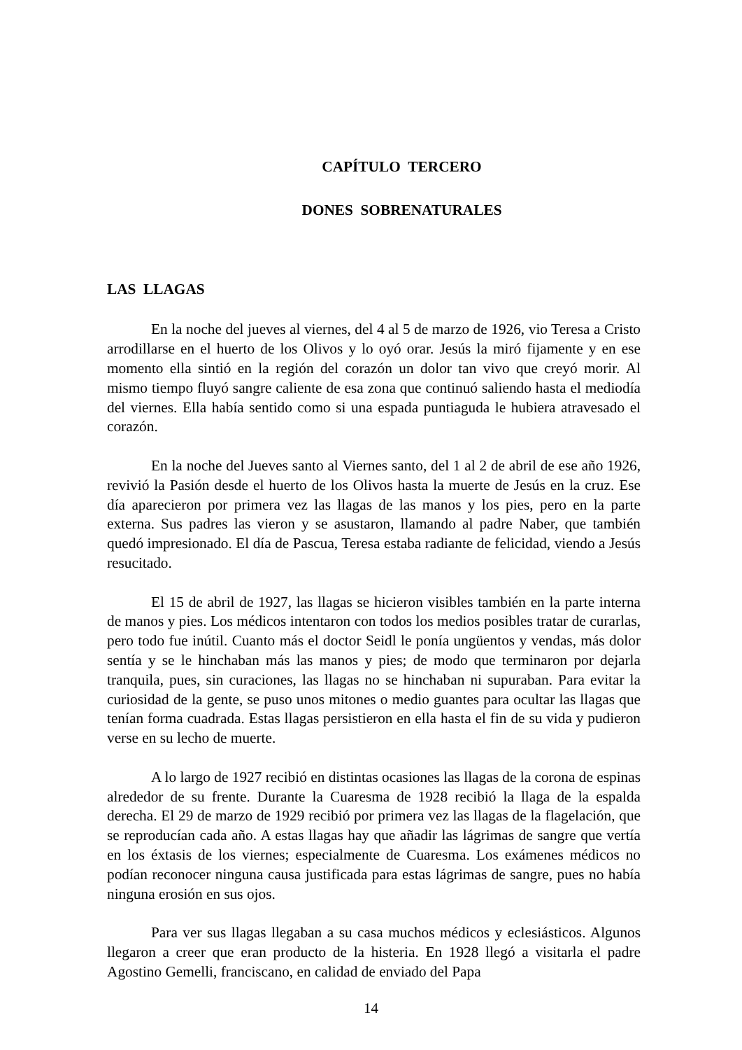CAPÍTULO TERCERO
DONES SOBRENATURALES
LAS LLAGAS
En la noche del jueves al viernes, del 4 al 5 de marzo de 1926, vio Teresa a Cristo arrodillarse en el huerto de los Olivos y lo oyó orar. Jesús la miró fijamente y en ese momento ella sintió en la región del corazón un dolor tan vivo que creyó morir. Al mismo tiempo fluyó sangre caliente de esa zona que continuó saliendo hasta el mediodía del viernes. Ella había sentido como si una espada puntiaguda le hubiera atravesado el corazón.
En la noche del Jueves santo al Viernes santo, del 1 al 2 de abril de ese año 1926, revivió la Pasión desde el huerto de los Olivos hasta la muerte de Jesús en la cruz. Ese día aparecieron por primera vez las llagas de las manos y los pies, pero en la parte externa. Sus padres las vieron y se asustaron, llamando al padre Naber, que también quedó impresionado. El día de Pascua, Teresa estaba radiante de felicidad, viendo a Jesús resucitado.
El 15 de abril de 1927, las llagas se hicieron visibles también en la parte interna de manos y pies. Los médicos intentaron con todos los medios posibles tratar de curarlas, pero todo fue inútil. Cuanto más el doctor Seidl le ponía ungüentos y vendas, más dolor sentía y se le hinchaban más las manos y pies; de modo que terminaron por dejarla tranquila, pues, sin curaciones, las llagas no se hinchaban ni supuraban. Para evitar la curiosidad de la gente, se puso unos mitones o medio guantes para ocultar las llagas que tenían forma cuadrada. Estas llagas persistieron en ella hasta el fin de su vida y pudieron verse en su lecho de muerte.
A lo largo de 1927 recibió en distintas ocasiones las llagas de la corona de espinas alrededor de su frente. Durante la Cuaresma de 1928 recibió la llaga de la espalda derecha. El 29 de marzo de 1929 recibió por primera vez las llagas de la flagelación, que se reproducían cada año. A estas llagas hay que añadir las lágrimas de sangre que vertía en los éxtasis de los viernes; especialmente de Cuaresma. Los exámenes médicos no podían reconocer ninguna causa justificada para estas lágrimas de sangre, pues no había ninguna erosión en sus ojos.
Para ver sus llagas llegaban a su casa muchos médicos y eclesiásticos. Algunos llegaron a creer que eran producto de la histeria. En 1928 llegó a visitarla el padre Agostino Gemelli, franciscano, en calidad de enviado del Papa
14